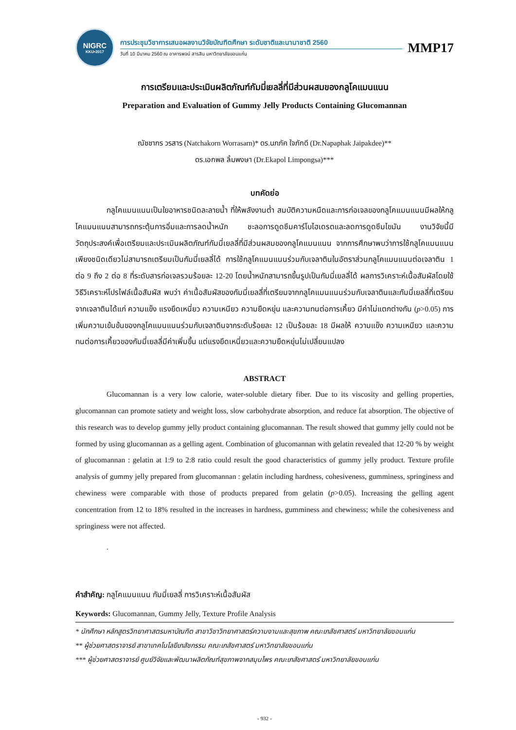NIGRC
KKU•2017
การประชุมวิชาการเสนอผลงานวิจัยบัณฑิตศึกษา ระดับชาติและนานาชาติ 2560
วันที่ 10 มีนาคม 2560 ณ อาคารพจน์ สารสิน มหาวิทยาลัยขอนแก่น
MMP17
การเตรียมและประเมินผลิตภัณฑ์กัมมี่เยลลี่ที่มีส่วนผสมของกลูโคแมนแนน
Preparation and Evaluation of Gummy Jelly Products Containing Glucomannan
ณัชชากร วรสาร (Natchakorn Worrasarn)* ดร.นภภัค ใจภักดี (Dr.Napaphak Jaipakdee)**
ดร.เอกพล ลิ้มพงษา (Dr.Ekapol Limpongsa)***
บทคัดย่อ
กลูโคแมนแนนเป็นใยอาหารชนิดละลายน้ำ ที่ให้พลังงานต่ำ สมบัติความหนืดและการก่อเจลของกลูโคแมนแนนมีผลให้กลูโคแมนแนนสามารถกระตุ้นการอิ่มและการลดน้ำหนัก ชะลอการดูดซึมคาร์โบไฮเดรตและลดการดูดซึมไขมัน งานวิจัยนี้มีวัตถุประสงค์เพื่อเตรียมและประเมินผลิตภัณฑ์กัมมี่เยลลี่ที่มีส่วนผสมของกลูโคแมนแนน จากการศึกษาพบว่าการใช้กลูโคแมนแนนเพียงชนิดเดียวไม่สามารถเตรียมเป็นกัมมี่เยลลี่ได้ การใช้กลูโคแมนแนนร่วมกับเจลาตินในอัตราส่วนกลูโคแมนแนนต่อเจลาติน 1 ต่อ 9 ถึง 2 ต่อ 8 ที่ระดับสารก่อเจลรวมร้อยละ 12-20 โดยน้ำหนักสามารถขึ้นรูปเป็นกัมมี่เยลลี่ได้ ผลการวิเคราะห์เนื้อสัมผัสโดยใช้วิธีวิเคราะห์โปรไฟล์เนื้อสัมผัส พบว่า ค่าเนื้อสัมผัสของกัมมี่เยลลี่ที่เตรียมจากกลูโคแมนแนนร่วมกับเจลาตินและกัมมี่เยลลี่ที่เตรียมจากเจลาตินได้แก่ ความแข็ง แรงยึดเหนี่ยว ความเหนียว ความยืดหยุ่น และความทนต่อการเคี้ยว มีค่าไม่แตกต่างกัน (p>0.05) การเพิ่มความเข้มข้นของกลูโคแมนแนนร่วมกับเจลาตินจากระดับร้อยละ 12 เป็นร้อยละ 18 มีผลให้ ความแข็ง ความเหนียว และความทนต่อการเคี้ยวของกัมมี่เยลลี่มีค่าเพิ่มขึ้น แต่แรงยึดเหนี่ยวและความยืดหยุ่นไม่เปลี่ยนแปลง
ABSTRACT
Glucomannan is a very low calorie, water-soluble dietary fiber. Due to its viscosity and gelling properties, glucomannan can promote satiety and weight loss, slow carbohydrate absorption, and reduce fat absorption. The objective of this research was to develop gummy jelly product containing glucomannan. The result showed that gummy jelly could not be formed by using glucomannan as a gelling agent. Combination of glucomannan with gelatin revealed that 12-20 % by weight of glucomannan : gelatin at 1:9 to 2:8 ratio could result the good characteristics of gummy jelly product. Texture profile analysis of gummy jelly prepared from glucomannan : gelatin including hardness, cohesiveness, gumminess, springiness and chewiness were comparable with those of products prepared from gelatin (p>0.05). Increasing the gelling agent concentration from 12 to 18% resulted in the increases in hardness, gumminess and chewiness; while the cohesiveness and springiness were not affected.
.
คำสำคัญ: กลูโคแมนแนน กัมมี่เยลลี่ การวิเคราะห์เนื้อสัมผัส
Keywords: Glucomannan, Gummy Jelly, Texture Profile Analysis
* นักศึกษา หลักสูตรวิทยาศาสตรมหาบัณฑิต สาขาวิชาวิทยาศาสตร์ความงามและสุขภาพ คณะเภสัชศาสตร์ มหาวิทยาลัยขอนแก่น
** ผู้ช่วยศาสตราจารย์ สาขาเทคโนโลยีเภสัชกรรม คณะเภสัชศาสตร์ มหาวิทยาลัยขอนแก่น
*** ผู้ช่วยศาสตราจารย์ ศูนย์วิจัยและพัฒนาผลิตภัณฑ์สุขภาพจากสมุนไพร คณะเภสัชศาสตร์ มหาวิทยาลัยขอนแก่น
- 932 -